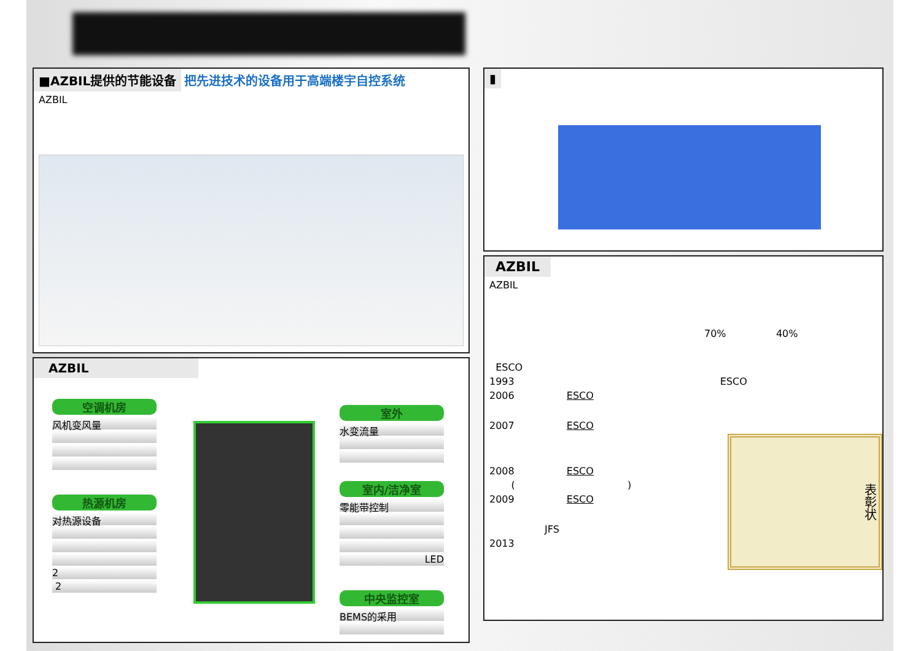■AZBIL提供的节能设备 把先进技术的设备用于高端楼宇自控系统
AZBIL
AZBIL
空调机房
风机变风量
热源机房
对热源设备
2
2
室外
水变流量
室内/洁净室
零能带控制
LED
中央监控室
BEMS的采用
▮
AZBIL
AZBIL
70% 40%
ESCO
1993 ESCO
2006 ESCO
2007 ESCO
表彰状
2008 ESCO
( )
2009 ESCO
JFS
2013